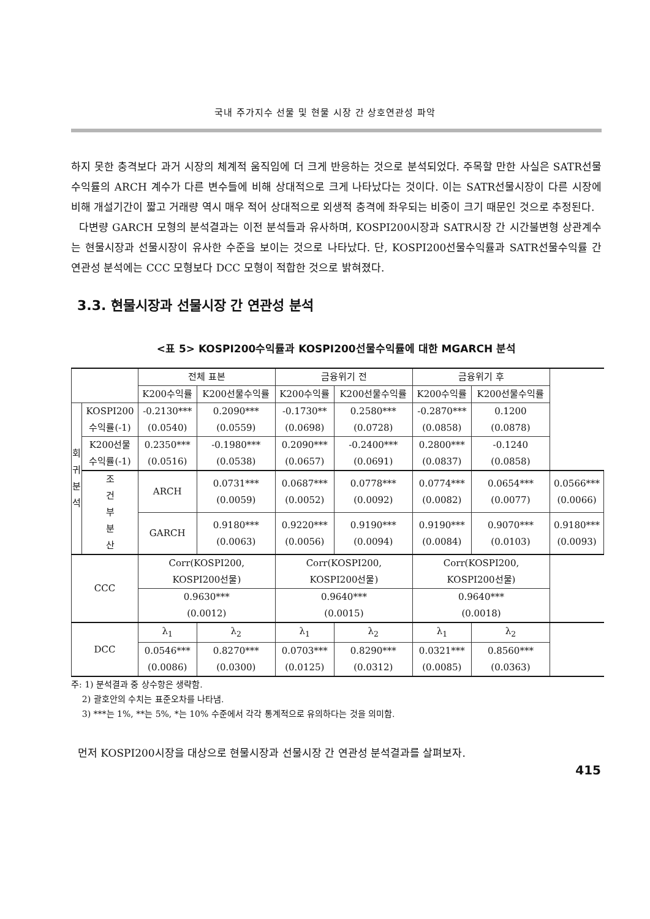국내 주가지수 선물 및 현물 시장 간 상호연관성 파악
하지 못한 충격보다 과거 시장의 체계적 움직임에 더 크게 반응하는 것으로 분석되었다. 주목할 만한 사실은 SATR선물수익률의 ARCH 계수가 다른 변수들에 비해 상대적으로 크게 나타났다는 것이다. 이는 SATR선물시장이 다른 시장에 비해 개설기간이 짧고 거래량 역시 매우 적어 상대적으로 외생적 충격에 좌우되는 비중이 크기 때문인 것으로 추정된다.
다변량 GARCH 모형의 분석결과는 이전 분석들과 유사하며, KOSPI200시장과 SATR시장 간 시간불변형 상관계수는 현물시장과 선물시장이 유사한 수준을 보이는 것으로 나타났다. 단, KOSPI200선물수익률과 SATR선물수익률 간 연관성 분석에는 CCC 모형보다 DCC 모형이 적합한 것으로 밝혀졌다.
3.3. 현물시장과 선물시장 간 연관성 분석
<표 5> KOSPI200수익률과 KOSPI200선물수익률에 대한 MGARCH 분석
| | | 전체 표본 | | 금융위기 전 | | 금융위기 후 | | |
| --- | --- | --- | --- | --- | --- | --- | --- | --- |
| | | K200수익률 | K200선물수익률 | K200수익률 | K200선물수익률 | K200수익률 | K200선물수익률 | |
| 회 귀 분 석 | KOSPI200 수익률(-1) | -0.2130*** (0.0540) | 0.2090*** (0.0559) | -0.1730** (0.0698) | 0.2580*** (0.0728) | -0.2870*** (0.0858) | 0.1200 (0.0878) | |
| | K200선물 수익률(-1) | 0.2350*** (0.0516) | -0.1980*** (0.0538) | 0.2090*** (0.0657) | -0.2400*** (0.0691) | 0.2800*** (0.0837) | -0.1240 (0.0858) | |
| | 조 건 부 분 산 | ARCH | 0.0731*** (0.0059) | 0.0687*** (0.0052) | 0.0778*** (0.0092) | 0.0774*** (0.0082) | 0.0654*** (0.0077) | 0.0566*** (0.0066) |
| | | GARCH | 0.9180*** (0.0063) | 0.9220*** (0.0056) | 0.9190*** (0.0094) | 0.9190*** (0.0084) | 0.9070*** (0.0103) | 0.9180*** (0.0093) |
| CCC | | Corr(KOSPI200, KOSPI200선물) | | Corr(KOSPI200, KOSPI200선물) | | Corr(KOSPI200, KOSPI200선물) | | |
| | | 0.9630*** (0.0012) | | 0.9640*** (0.0015) | | 0.9640*** (0.0018) | | |
| DCC | | λ<sub>1</sub> | λ<sub>2</sub> | λ<sub>1</sub> | λ<sub>2</sub> | λ<sub>1</sub> | λ<sub>2</sub> | |
| | | 0.0546*** (0.0086) | 0.8270*** (0.0300) | 0.0703*** (0.0125) | 0.8290*** (0.0312) | 0.0321*** (0.0085) | 0.8560*** (0.0363) | |
주: 1) 분석결과 중 상수항은 생략함.
2) 괄호안의 수치는 표준오차를 나타냄.
3) ***는 1%, **는 5%, *는 10% 수준에서 각각 통계적으로 유의하다는 것을 의미함.
먼저 KOSPI200시장을 대상으로 현물시장과 선물시장 간 연관성 분석결과를 살펴보자.
415